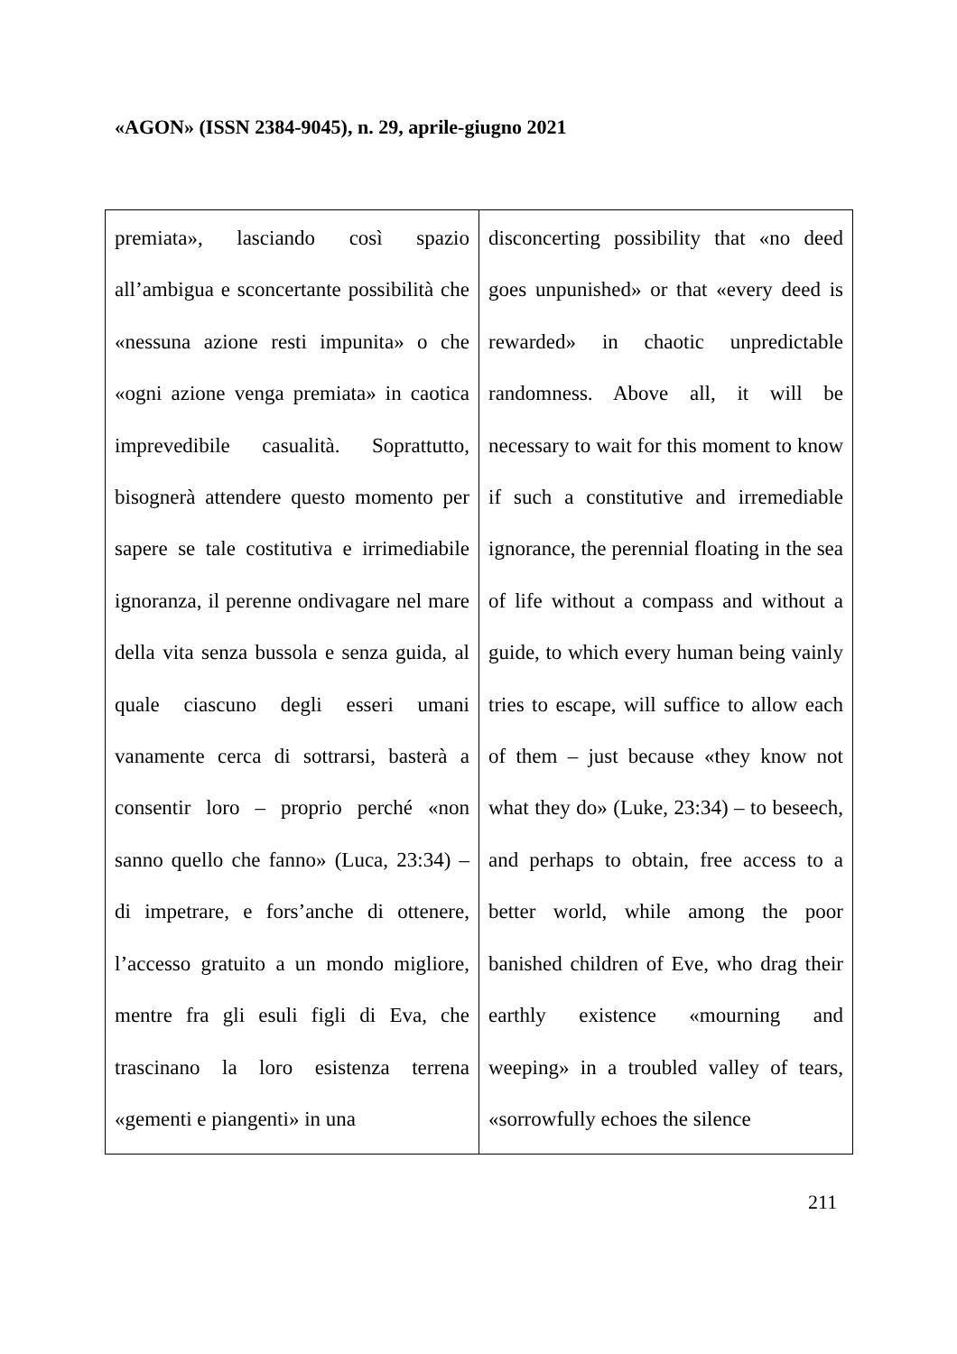«AGON» (ISSN 2384-9045), n. 29, aprile-giugno 2021
| premiata», lasciando così spazio all’ambigua e sconcertante possibilità che «nessuna azione resti impunita» o che «ogni azione venga premiata» in caotica imprevedibile casualità. Soprattutto, bisognerà attendere questo momento per sapere se tale costitutiva e irrimediabile ignoranza, il perenne ondivagare nel mare della vita senza bussola e senza guida, al quale ciascuno degli esseri umani vanamente cerca di sottrarsi, basterà a consentir loro – proprio perché «non sanno quello che fanno» (Luca, 23:34) – di impetrare, e fors’anche di ottenere, l’accesso gratuito a un mondo migliore, mentre fra gli esuli figli di Eva, che trascinano la loro esistenza terrena «gementi e piangenti» in una | disconcerting possibility that «no deed goes unpunished» or that «every deed is rewarded» in chaotic unpredictable randomness. Above all, it will be necessary to wait for this moment to know if such a constitutive and irremediable ignorance, the perennial floating in the sea of life without a compass and without a guide, to which every human being vainly tries to escape, will suffice to allow each of them – just because «they know not what they do» (Luke, 23:34) – to beseech, and perhaps to obtain, free access to a better world, while among the poor banished children of Eve, who drag their earthly existence «mourning and weeping» in a troubled valley of tears, «sorrowfully echoes the silence |
211